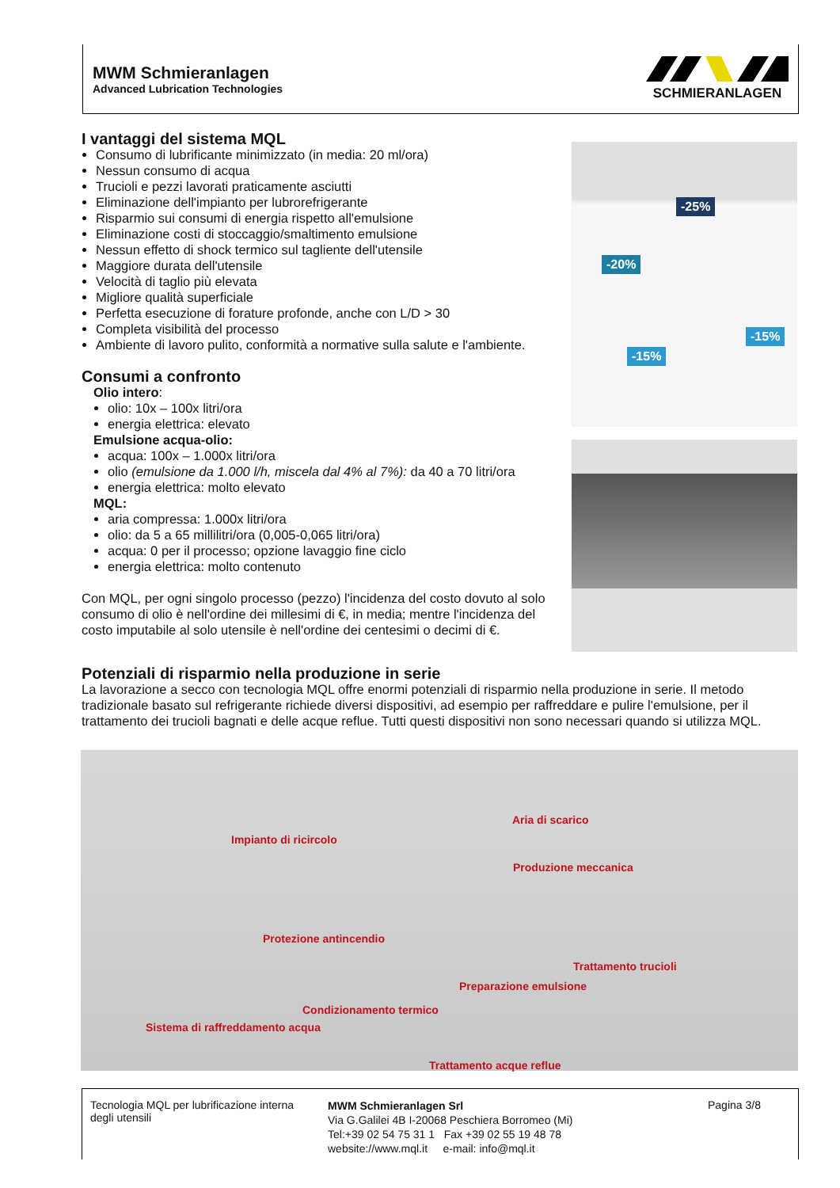MWM Schmieranlagen
Advanced Lubrication Technologies
SCHMIERANLAGEN
I vantaggi del sistema MQL
Consumo di lubrificante minimizzato (in media: 20 ml/ora)
Nessun consumo di acqua
Trucioli e pezzi lavorati praticamente asciutti
Eliminazione dell'impianto per lubrorefrigerante
Risparmio sui consumi di energia rispetto all'emulsione
Eliminazione costi di stoccaggio/smaltimento emulsione
Nessun effetto di shock termico sul tagliente dell'utensile
Maggiore durata dell'utensile
Velocità di taglio più elevata
Migliore qualità superficiale
Perfetta esecuzione di forature profonde, anche con L/D > 30
Completa visibilità del processo
Ambiente di lavoro pulito, conformità a normative sulla salute e l'ambiente.
Consumi a confronto
Olio intero:
olio: 10x – 100x litri/ora
energia elettrica: elevato
Emulsione acqua-olio:
acqua: 100x – 1.000x litri/ora
olio (emulsione da 1.000 l/h, miscela dal 4% al 7%): da 40 a 70 litri/ora
energia elettrica: molto elevato
MQL:
aria compressa: 1.000x litri/ora
olio: da 5 a 65 millilitri/ora (0,005-0,065 litri/ora)
acqua: 0 per il processo; opzione lavaggio fine ciclo
energia elettrica: molto contenuto
Con MQL, per ogni singolo processo (pezzo) l'incidenza del costo dovuto al solo consumo di olio è nell'ordine dei millesimi di €, in media; mentre l'incidenza del costo imputabile al solo utensile è nell'ordine dei centesimi o decimi di €.
-25%
-20%
-15%
-15%
Potenziali di risparmio nella produzione in serie
La lavorazione a secco con tecnologia MQL offre enormi potenziali di risparmio nella produzione in serie. Il metodo tradizionale basato sul refrigerante richiede diversi dispositivi, ad esempio per raffreddare e pulire l'emulsione, per il trattamento dei trucioli bagnati e delle acque reflue. Tutti questi dispositivi non sono necessari quando si utilizza MQL.
Aria di scarico
Impianto di ricircolo
Produzione meccanica
Protezione antincendio
Trattamento trucioli
Preparazione emulsione
Condizionamento termico
Sistema di raffreddamento acqua
Trattamento acque reflue
Tecnologia MQL per lubrificazione interna degli utensili
MWM Schmieranlagen Srl
Via G.Galilei 4B I-20068 Peschiera Borromeo (Mi)
Tel:+39 02 54 75 31 1 Fax +39 02 55 19 48 78
website://www.mql.it e-mail: info@mql.it
Pagina 3/8